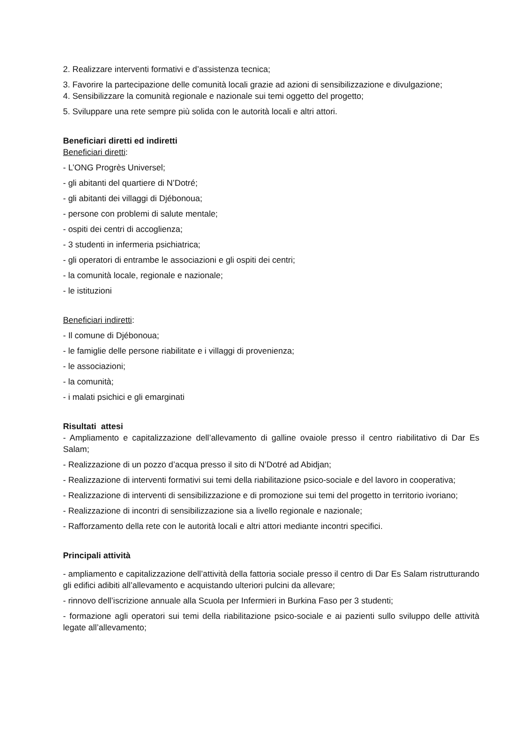2. Realizzare interventi formativi e d’assistenza tecnica;
3. Favorire la partecipazione delle comunità locali grazie ad azioni di sensibilizzazione e divulgazione;
4. Sensibilizzare la comunità regionale e nazionale sui temi oggetto del progetto;
5. Sviluppare una rete sempre più solida con le autorità locali e altri attori.
Beneficiari diretti ed indiretti
Beneficiari diretti:
- L’ONG Progrès Universel;
- gli abitanti del quartiere di N’Dotré;
- gli abitanti dei villaggi di Djébonoua;
- persone con problemi di salute mentale;
- ospiti dei centri di accoglienza;
- 3 studenti in infermeria psichiatrica;
- gli operatori di entrambe le associazioni e gli ospiti dei centri;
- la comunità locale, regionale e nazionale;
- le istituzioni
Beneficiari indiretti:
- Il comune di Djébonoua;
- le famiglie delle persone riabilitate e i villaggi di provenienza;
- le associazioni;
- la comunità;
- i malati psichici e gli emarginati
Risultati attesi
- Ampliamento e capitalizzazione dell’allevamento di galline ovaiole presso il centro riabilitativo di Dar Es Salam;
- Realizzazione di un pozzo d’acqua presso il sito di N’Dotré ad Abidjan;
- Realizzazione di interventi formativi sui temi della riabilitazione psico-sociale e del lavoro in cooperativa;
- Realizzazione di interventi di sensibilizzazione e di promozione sui temi del progetto in territorio ivoriano;
- Realizzazione di incontri di sensibilizzazione sia a livello regionale e nazionale;
- Rafforzamento della rete con le autorità locali e altri attori mediante incontri specifici.
Principali attività
- ampliamento e capitalizzazione dell’attività della fattoria sociale presso il centro di Dar Es Salam ristrutturando gli edifici adibiti all’allevamento e acquistando ulteriori pulcini da allevare;
- rinnovo dell’iscrizione annuale alla Scuola per Infermieri in Burkina Faso per 3 studenti;
- formazione agli operatori sui temi della riabilitazione psico-sociale e ai pazienti sullo sviluppo delle attività legate all’allevamento;